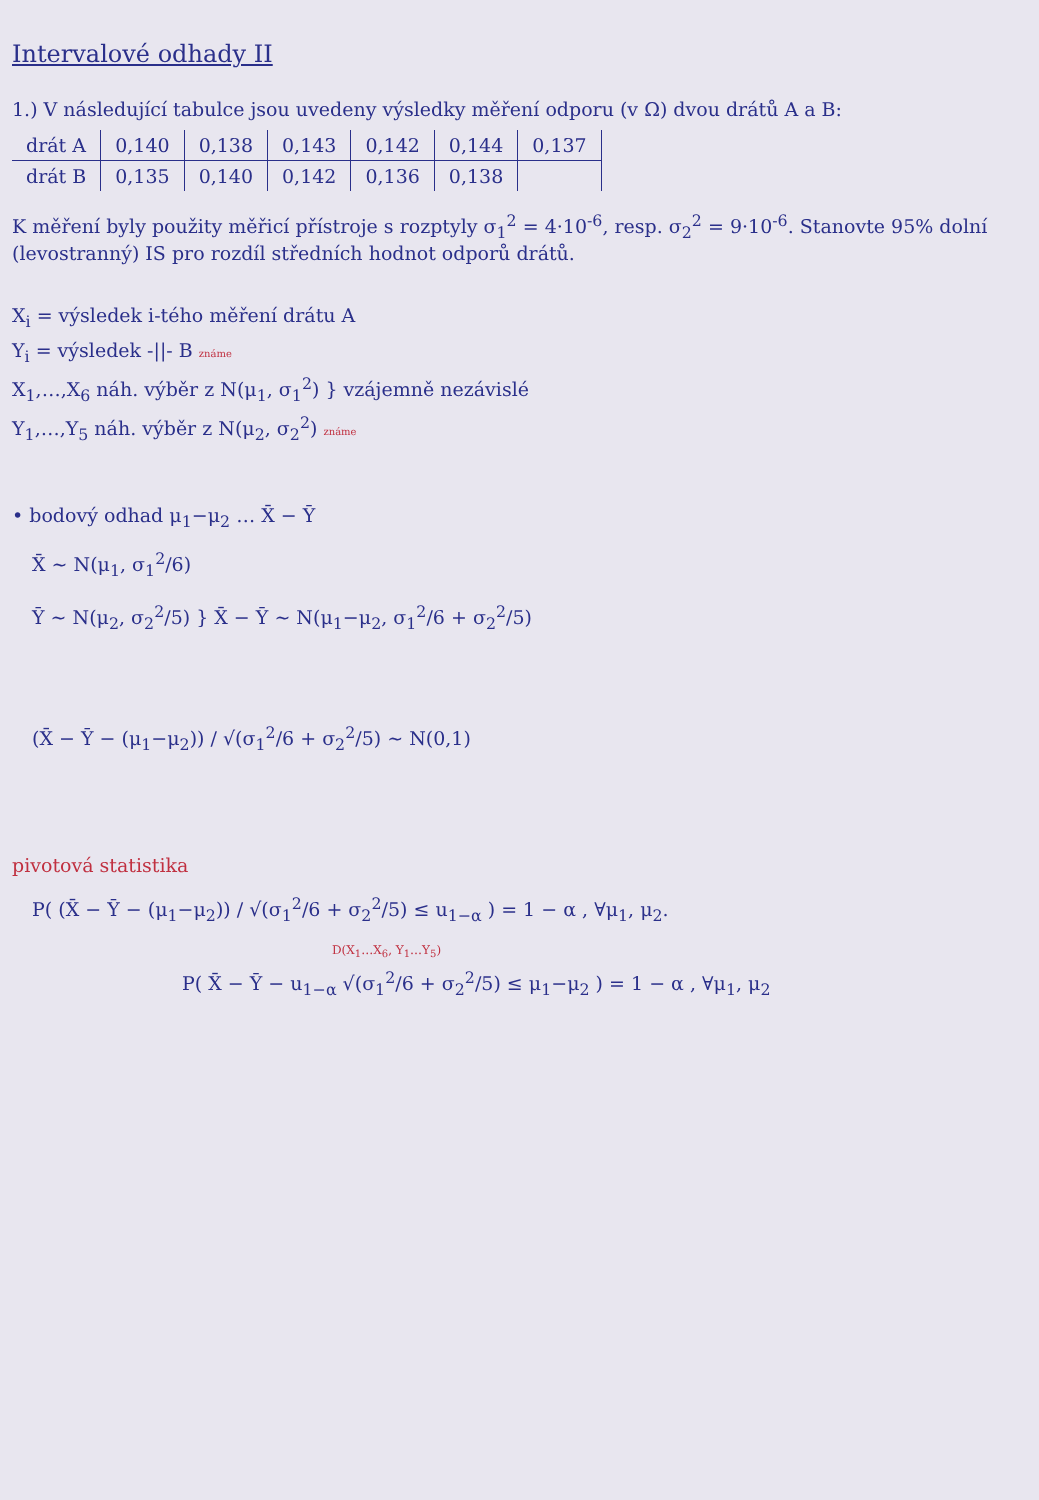Intervalové odhady II
1.) V následující tabulce jsou uvedeny výsledky měření odporu (v Ω) dvou drátů A a B:
| drát A | 0,140 | 0,138 | 0,143 | 0,142 | 0,144 | 0,137 |
| drát B | 0,135 | 0,140 | 0,142 | 0,136 | 0,138 | |
K měření byly použity měřicí přístroje s rozptyly σ<sub>1</sub><sup>2</sup> = 4·10<sup>-6</sup>, resp. σ<sub>2</sub><sup>2</sup> = 9·10<sup>-6</sup>. Stanovte 95% dolní (levostranný) IS pro rozdíl středních hodnot odporů drátů.
X<sub>i</sub> = výsledek i-tého měření drátu A
Y<sub>i</sub> = výsledek -||- B známe
X<sub>1</sub>,…,X<sub>6</sub> náh. výběr z N(μ<sub>1</sub>, σ<sub>1</sub><sup>2</sup>) } vzájemně nezávislé
Y<sub>1</sub>,…,Y<sub>5</sub> náh. výběr z N(μ<sub>2</sub>, σ<sub>2</sub><sup>2</sup>) známe
• bodový odhad μ<sub>1</sub>−μ<sub>2</sub> … X̄ − Ȳ
X̄ ~ N(μ<sub>1</sub>, σ<sub>1</sub><sup>2</sup>/6)
Ȳ ~ N(μ<sub>2</sub>, σ<sub>2</sub><sup>2</sup>/5) } X̄ − Ȳ ~ N(μ<sub>1</sub>−μ<sub>2</sub>, σ<sub>1</sub><sup>2</sup>/6 + σ<sub>2</sub><sup>2</sup>/5)
(X̄ − Ȳ − (μ<sub>1</sub>−μ<sub>2</sub>)) / √(σ<sub>1</sub><sup>2</sup>/6 + σ<sub>2</sub><sup>2</sup>/5) ~ N(0,1)
pivotová statistika
P( (X̄ − Ȳ − (μ<sub>1</sub>−μ<sub>2</sub>)) / √(σ<sub>1</sub><sup>2</sup>/6 + σ<sub>2</sub><sup>2</sup>/5) ≤ u<sub>1−α</sub> ) = 1 − α , ∀μ<sub>1</sub>, μ<sub>2</sub>.
D(X<sub>1</sub>…X<sub>6</sub>, Y<sub>1</sub>…Y<sub>5</sub>)
P( X̄ − Ȳ − u<sub>1−α</sub> √(σ<sub>1</sub><sup>2</sup>/6 + σ<sub>2</sub><sup>2</sup>/5) ≤ μ<sub>1</sub>−μ<sub>2</sub> ) = 1 − α , ∀μ<sub>1</sub>, μ<sub>2</sub>